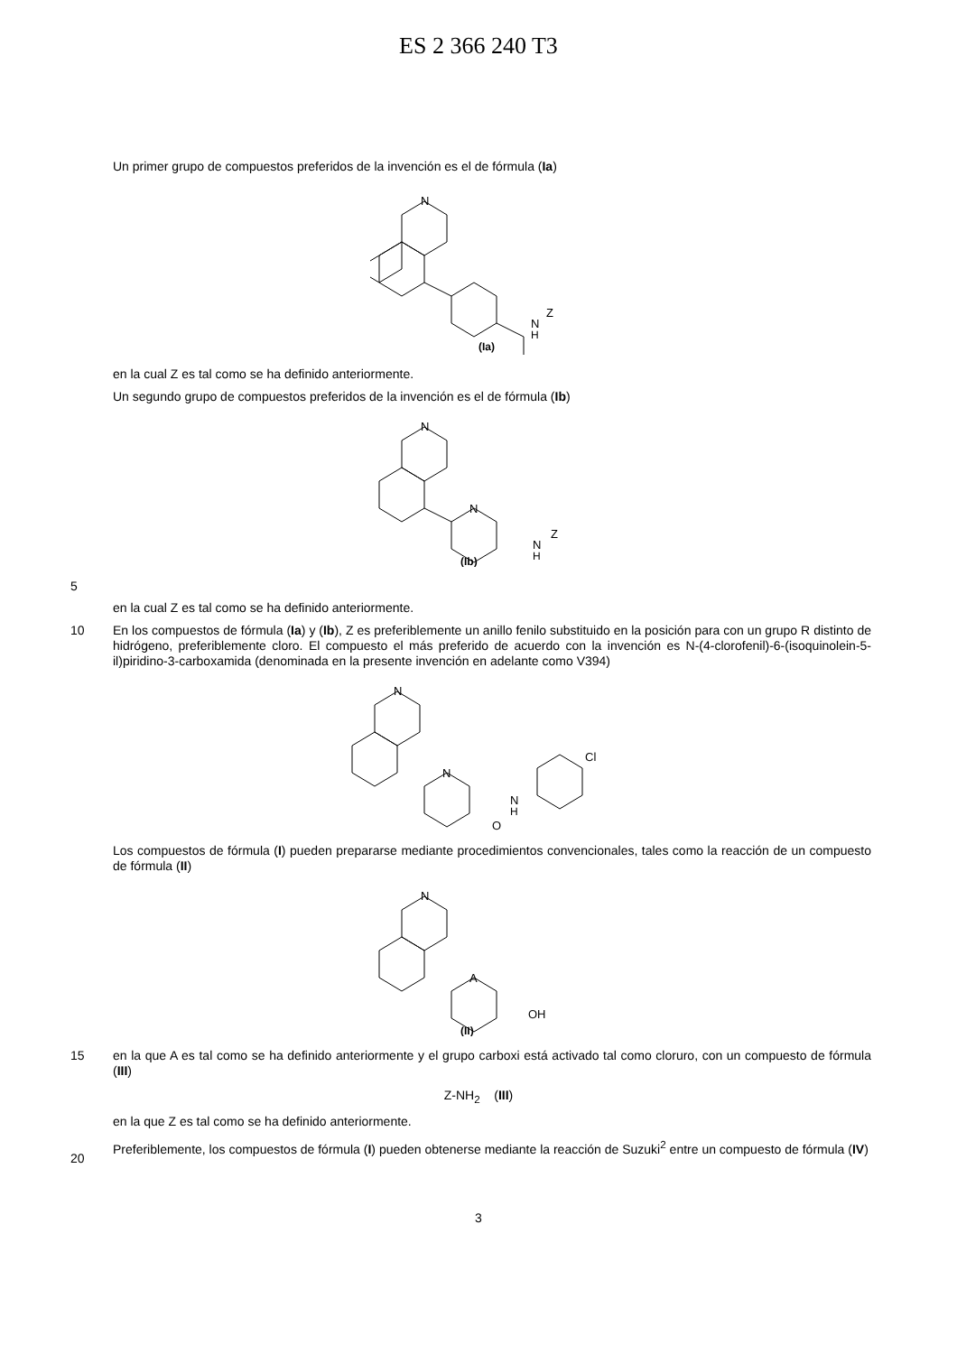ES 2 366 240 T3
Un primer grupo de compuestos preferidos de la invención es el de fórmula (Ia)
N
N
H
Z
(Ia)
en la cual Z es tal como se ha definido anteriormente.
Un segundo grupo de compuestos preferidos de la invención es el de fórmula (Ib)
N
N
N
H
Z
(Ib)
5
en la cual Z es tal como se ha definido anteriormente.
10
En los compuestos de fórmula (Ia) y (Ib), Z es preferiblemente un anillo fenilo substituido en la posición para con un grupo R distinto de hidrógeno, preferiblemente cloro. El compuesto el más preferido de acuerdo con la invención es N-(4-clorofenil)-6-(isoquinolein-5-il)piridino-3-carboxamida (denominada en la presente invención en adelante como V394)
N
N
N
H
Cl
O
Los compuestos de fórmula (I) pueden prepararse mediante procedimientos convencionales, tales como la reacción de un compuesto de fórmula (II)
N
A
OH
(II)
15
en la que A es tal como se ha definido anteriormente y el grupo carboxi está activado tal como cloruro, con un compuesto de fórmula (III)
Z-NH<sub>2</sub> (III)
en la que Z es tal como se ha definido anteriormente.
20
Preferiblemente, los compuestos de fórmula (I) pueden obtenerse mediante la reacción de Suzuki<sup>2</sup> entre un compuesto de fórmula (IV)
3